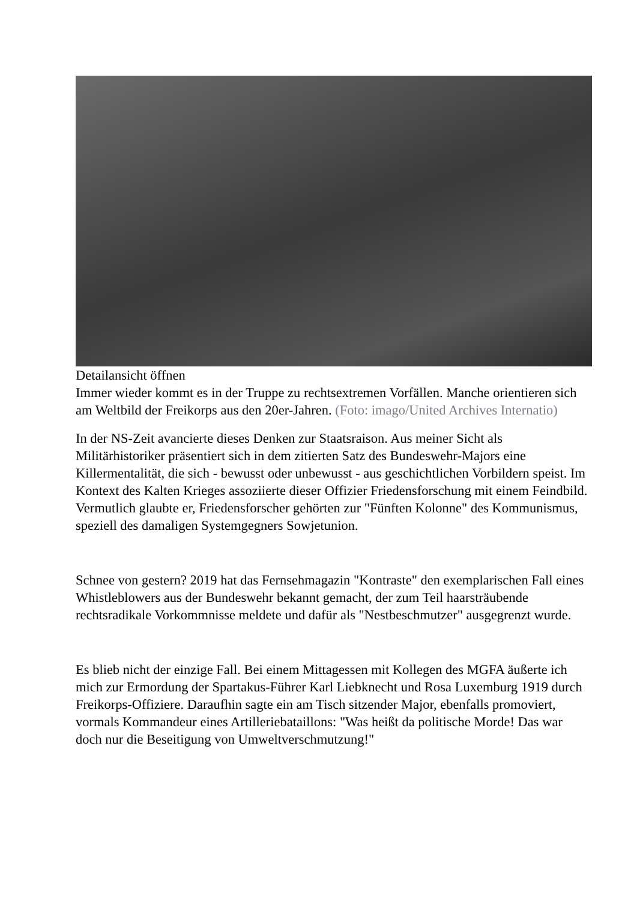Detailansicht öffnen
Immer wieder kommt es in der Truppe zu rechtsextremen Vorfällen. Manche orientieren sich am Weltbild der Freikorps aus den 20er-Jahren. (Foto: imago/United Archives Internatio)
In der NS-Zeit avancierte dieses Denken zur Staatsraison. Aus meiner Sicht als Militärhistoriker präsentiert sich in dem zitierten Satz des Bundeswehr-Majors eine Killermentalität, die sich - bewusst oder unbewusst - aus geschichtlichen Vorbildern speist. Im Kontext des Kalten Krieges assoziierte dieser Offizier Friedensforschung mit einem Feindbild. Vermutlich glaubte er, Friedensforscher gehörten zur "Fünften Kolonne" des Kommunismus, speziell des damaligen Systemgegners Sowjetunion.
Schnee von gestern? 2019 hat das Fernsehmagazin "Kontraste" den exemplarischen Fall eines Whistleblowers aus der Bundeswehr bekannt gemacht, der zum Teil haarsträubende rechtsradikale Vorkommnisse meldete und dafür als "Nestbeschmutzer" ausgegrenzt wurde.
Es blieb nicht der einzige Fall. Bei einem Mittagessen mit Kollegen des MGFA äußerte ich mich zur Ermordung der Spartakus-Führer Karl Liebknecht und Rosa Luxemburg 1919 durch Freikorps-Offiziere. Daraufhin sagte ein am Tisch sitzender Major, ebenfalls promoviert, vormals Kommandeur eines Artilleriebataillons: "Was heißt da politische Morde! Das war doch nur die Beseitigung von Umweltverschmutzung!"